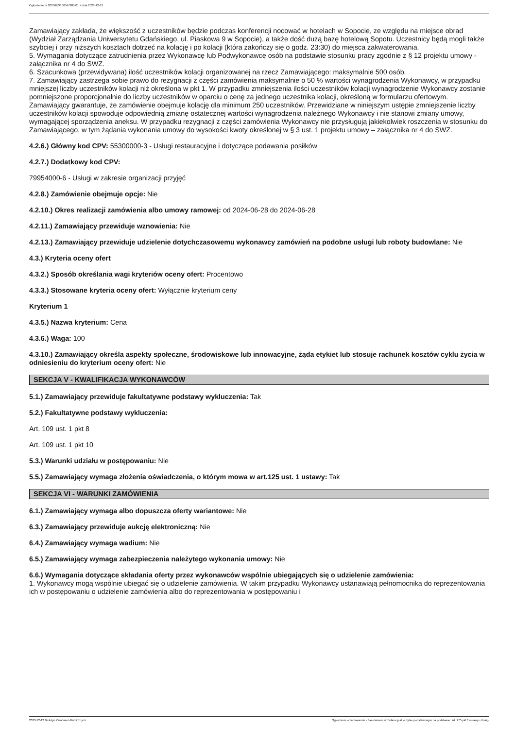Ogłoszenie nr 2023/BZP 00547885/01 z dnia 2023-12-12
Zamawiający zakłada, że większość z uczestników będzie podczas konferencji nocować w hotelach w Sopocie, ze względu na miejsce obrad (Wydział Zarządzania Uniwersytetu Gdańskiego, ul. Piaskowa 9 w Sopocie), a także dość dużą bazę hotelową Sopotu. Uczestnicy będą mogli także szybciej i przy niższych kosztach dotrzeć na kolację i po kolacji (która zakończy się o godz. 23:30) do miejsca zakwaterowania.
5. Wymagania dotyczące zatrudnienia przez Wykonawcę lub Podwykonawcę osób na podstawie stosunku pracy zgodnie z § 12 projektu umowy - załącznika nr 4 do SWZ.
6. Szacunkowa (przewidywana) ilość uczestników kolacji organizowanej na rzecz Zamawiającego: maksymalnie 500 osób.
7. Zamawiający zastrzega sobie prawo do rezygnacji z części zamówienia maksymalnie o 50 % wartości wynagrodzenia Wykonawcy, w przypadku mniejszej liczby uczestników kolacji niż określona w pkt 1. W przypadku zmniejszenia ilości uczestników kolacji wynagrodzenie Wykonawcy zostanie pomniejszone proporcjonalnie do liczby uczestników w oparciu o cenę za jednego uczestnika kolacji, określoną w formularzu ofertowym. Zamawiający gwarantuje, że zamówienie obejmuje kolację dla minimum 250 uczestników. Przewidziane w niniejszym ustępie zmniejszenie liczby uczestników kolacji spowoduje odpowiednią zmianę ostatecznej wartości wynagrodzenia należnego Wykonawcy i nie stanowi zmiany umowy, wymagającej sporządzenia aneksu. W przypadku rezygnacji z części zamówienia Wykonawcy nie przysługują jakiekolwiek roszczenia w stosunku do Zamawiającego, w tym żądania wykonania umowy do wysokości kwoty określonej w § 3 ust. 1 projektu umowy – załącznika nr 4 do SWZ.
4.2.6.) Główny kod CPV: 55300000-3 - Usługi restauracyjne i dotyczące podawania posiłków
4.2.7.) Dodatkowy kod CPV:
79954000-6 - Usługi w zakresie organizacji przyjęć
4.2.8.) Zamówienie obejmuje opcje: Nie
4.2.10.) Okres realizacji zamówienia albo umowy ramowej: od 2024-06-28 do 2024-06-28
4.2.11.) Zamawiający przewiduje wznowienia: Nie
4.2.13.) Zamawiający przewiduje udzielenie dotychczasowemu wykonawcy zamówień na podobne usługi lub roboty budowlane: Nie
4.3.) Kryteria oceny ofert
4.3.2.) Sposób określania wagi kryteriów oceny ofert: Procentowo
4.3.3.) Stosowane kryteria oceny ofert: Wyłącznie kryterium ceny
Kryterium 1
4.3.5.) Nazwa kryterium: Cena
4.3.6.) Waga: 100
4.3.10.) Zamawiający określa aspekty społeczne, środowiskowe lub innowacyjne, żąda etykiet lub stosuje rachunek kosztów cyklu życia w odniesieniu do kryterium oceny ofert: Nie
SEKCJA V - KWALIFIKACJA WYKONAWCÓW
5.1.) Zamawiający przewiduje fakultatywne podstawy wykluczenia: Tak
5.2.) Fakultatywne podstawy wykluczenia:
Art. 109 ust. 1 pkt 8
Art. 109 ust. 1 pkt 10
5.3.) Warunki udziału w postępowaniu: Nie
5.5.) Zamawiający wymaga złożenia oświadczenia, o którym mowa w art.125 ust. 1 ustawy: Tak
SEKCJA VI - WARUNKI ZAMÓWIENIA
6.1.) Zamawiający wymaga albo dopuszcza oferty wariantowe: Nie
6.3.) Zamawiający przewiduje aukcję elektroniczną: Nie
6.4.) Zamawiający wymaga wadium: Nie
6.5.) Zamawiający wymaga zabezpieczenia należytego wykonania umowy: Nie
6.6.) Wymagania dotyczące składania oferty przez wykonawców wspólnie ubiegających się o udzielenie zamówienia:
1. Wykonawcy mogą wspólnie ubiegać się o udzielenie zamówienia. W takim przypadku Wykonawcy ustanawiają pełnomocnika do reprezentowania ich w postępowaniu o udzielenie zamówienia albo do reprezentowania w postępowaniu i
2023-12-12 Biuletyn Zamówień Publicznych Ogłoszenie o zamówieniu - Zamówienie udzielane jest w trybie podstawowym na podstawie: art. 275 pkt 1 ustawy - Usługi